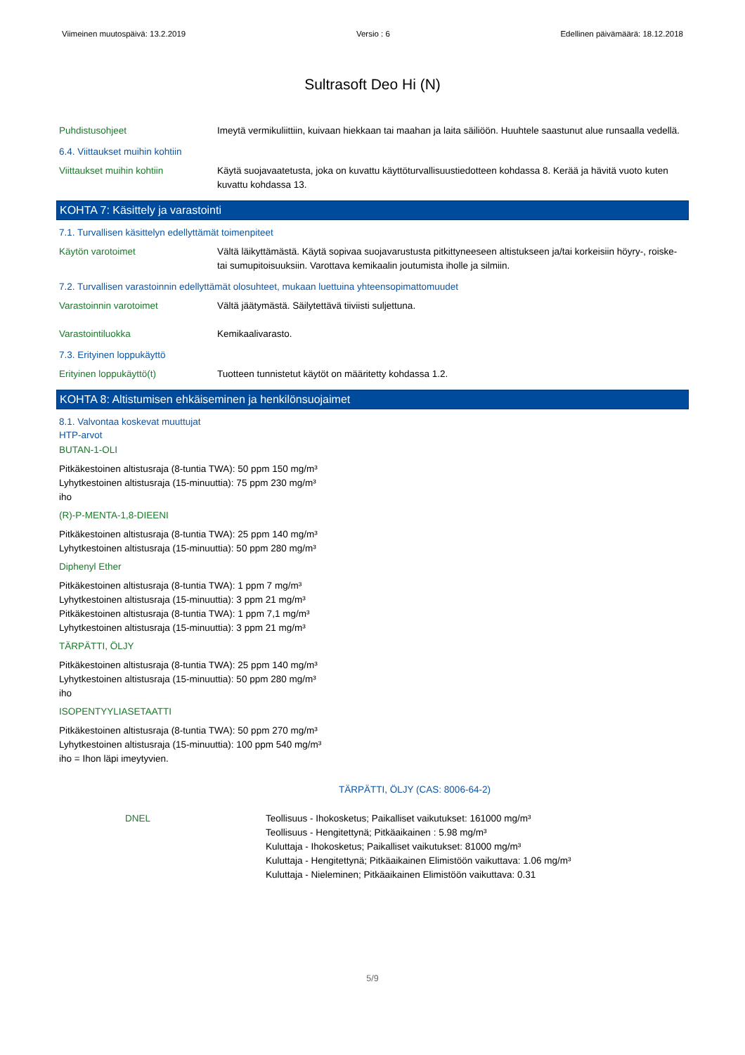Viimeinen muutospäivä: 13.2.2019 Versio : 6 Edellinen päivämäärä: 18.12.2018
Sultrasoft Deo Hi (N)
Puhdistusohjeet Imeytä vermikuliittiin, kuivaan hiekkaan tai maahan ja laita säiliöön. Huuhtele saastunut alue runsaalla vedellä.
6.4. Viittaukset muihin kohtiin
Viittaukset muihin kohtiin Käytä suojavaatetusta, joka on kuvattu käyttöturvallisuustiedotteen kohdassa 8. Kerää ja hävitä vuoto kuten kuvattu kohdassa 13.
KOHTA 7: Käsittely ja varastointi
7.1. Turvallisen käsittelyn edellyttämät toimenpiteet
Käytön varotoimet Vältä läikyttämästä. Käytä sopivaa suojavarustusta pitkittyneeseen altistukseen ja/tai korkeisiin höyry-, roiske- tai sumupitoisuuksiin. Varottava kemikaalin joutumista iholle ja silmiin.
7.2. Turvallisen varastoinnin edellyttämät olosuhteet, mukaan luettuina yhteensopimattomuudet
Varastoinnin varotoimet Vältä jäätymästä. Säilytettävä tiiviisti suljettuna.
Varastointiluokka Kemikaalivarasto.
7.3. Erityinen loppukäyttö
Erityinen loppukäyttö(t) Tuotteen tunnistetut käytöt on määritetty kohdassa 1.2.
KOHTA 8: Altistumisen ehkäiseminen ja henkilönsuojaimet
8.1. Valvontaa koskevat muuttujat
HTP-arvot
BUTAN-1-OLI
Pitkäkestoinen altistusraja (8-tuntia TWA): 50 ppm 150 mg/m³
Lyhytkestoinen altistusraja (15-minuuttia): 75 ppm 230 mg/m³
iho
(R)-P-MENTA-1,8-DIEENI
Pitkäkestoinen altistusraja (8-tuntia TWA): 25 ppm 140 mg/m³
Lyhytkestoinen altistusraja (15-minuuttia): 50 ppm 280 mg/m³
Diphenyl Ether
Pitkäkestoinen altistusraja (8-tuntia TWA): 1 ppm 7 mg/m³
Lyhytkestoinen altistusraja (15-minuuttia): 3 ppm 21 mg/m³
Pitkäkestoinen altistusraja (8-tuntia TWA): 1 ppm 7,1 mg/m³
Lyhytkestoinen altistusraja (15-minuuttia): 3 ppm 21 mg/m³
TÄRPÄTTI, ÖLJY
Pitkäkestoinen altistusraja (8-tuntia TWA): 25 ppm 140 mg/m³
Lyhytkestoinen altistusraja (15-minuuttia): 50 ppm 280 mg/m³
iho
ISOPENTYYLIASETAATTI
Pitkäkestoinen altistusraja (8-tuntia TWA): 50 ppm 270 mg/m³
Lyhytkestoinen altistusraja (15-minuuttia): 100 ppm 540 mg/m³
iho = Ihon läpi imeytyvien.
TÄRPÄTTI, ÖLJY (CAS: 8006-64-2)
DNEL
Teollisuus - Ihokosketus; Paikalliset vaikutukset: 161000 mg/m³
Teollisuus - Hengitettynä; Pitkäaikainen : 5.98 mg/m³
Kuluttaja - Ihokosketus; Paikalliset vaikutukset: 81000 mg/m³
Kuluttaja - Hengitettynä; Pitkäaikainen Elimistöön vaikuttava: 1.06 mg/m³
Kuluttaja - Nieleminen; Pitkäaikainen Elimistöön vaikuttava: 0.31
5/9